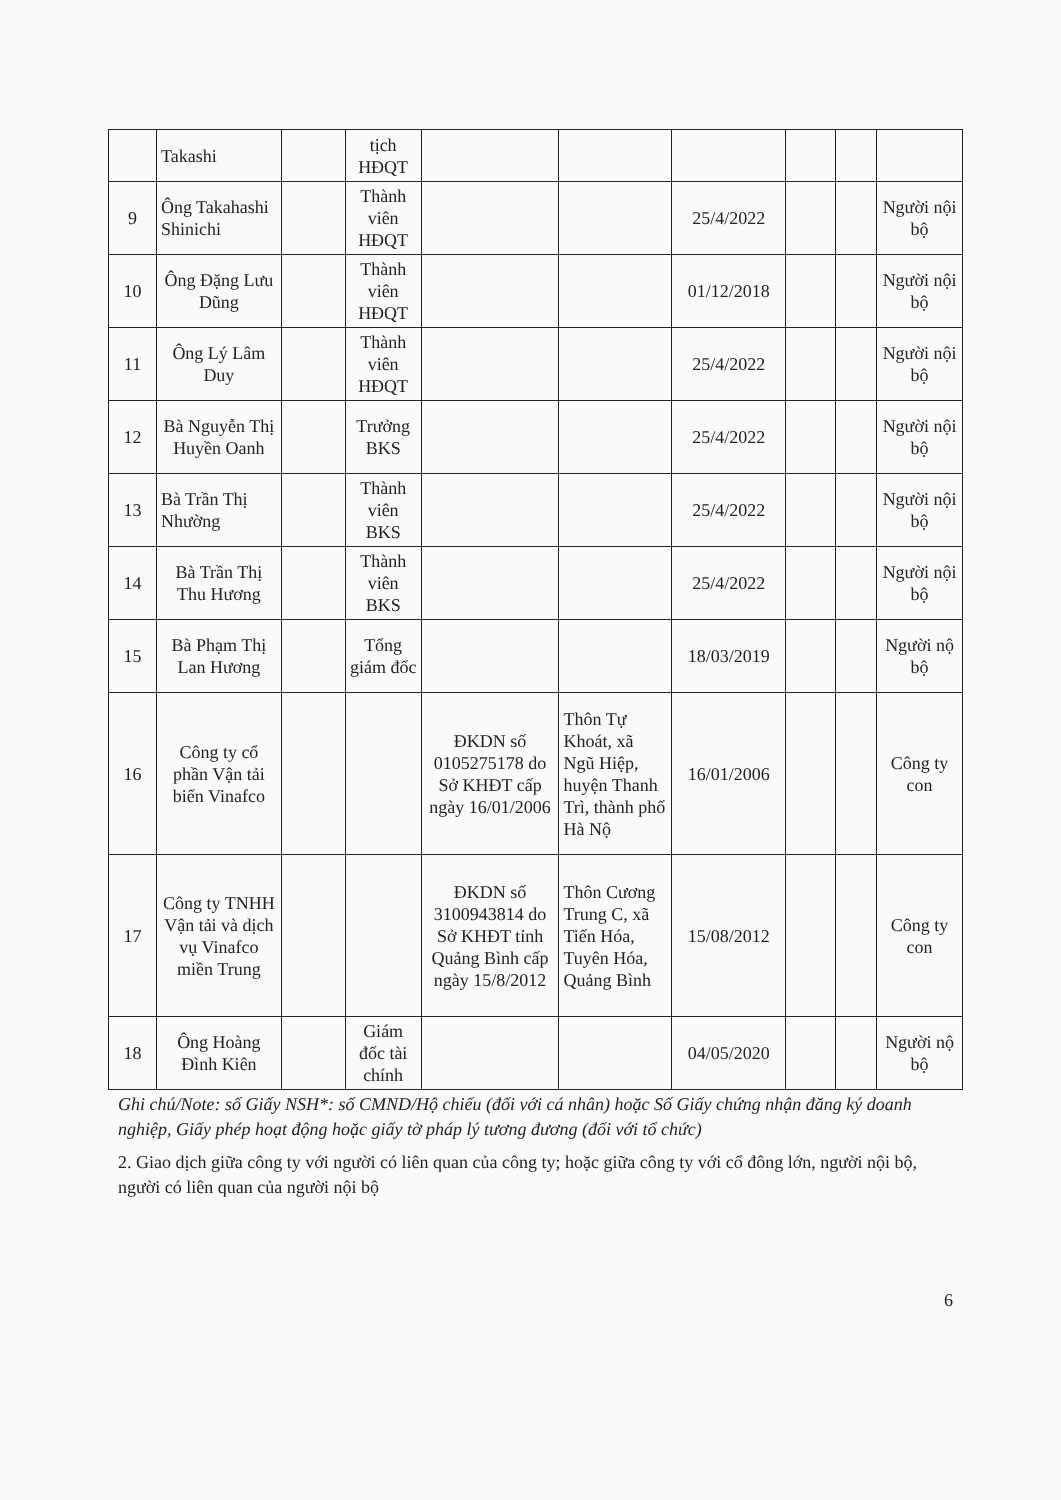| | Takashi | | tịch HĐQT | | | | | | |
| 9 | Ông Takahashi Shinichi | | Thành viên HĐQT | | | 25/4/2022 | | | Người nội bộ |
| 10 | Ông Đặng Lưu Dũng | | Thành viên HĐQT | | | 01/12/2018 | | | Người nội bộ |
| 11 | Ông Lý Lâm Duy | | Thành viên HĐQT | | | 25/4/2022 | | | Người nội bộ |
| 12 | Bà Nguyễn Thị Huyền Oanh | | Trưởng BKS | | | 25/4/2022 | | | Người nội bộ |
| 13 | Bà Trần Thị Nhường | | Thành viên BKS | | | 25/4/2022 | | | Người nội bộ |
| 14 | Bà Trần Thị Thu Hương | | Thành viên BKS | | | 25/4/2022 | | | Người nội bộ |
| 15 | Bà Phạm Thị Lan Hương | | Tổng giám đốc | | | 18/03/2019 | | | Người nộ bộ |
| 16 | Công ty cổ phần Vận tải biển Vinafco | | | ĐKDN số 0105275178 do Sở KHĐT cấp ngày 16/01/2006 | Thôn Tự Khoát, xã Ngũ Hiệp, huyện Thanh Trì, thành phố Hà Nộ | 16/01/2006 | | | Công ty con |
| 17 | Công ty TNHH Vận tải và dịch vụ Vinafco miền Trung | | | ĐKDN số 3100943814 do Sở KHĐT tỉnh Quảng Bình cấp ngày 15/8/2012 | Thôn Cương Trung C, xã Tiến Hóa, Tuyên Hóa, Quảng Bình | 15/08/2012 | | | Công ty con |
| 18 | Ông Hoàng Đình Kiên | | Giám đốc tài chính | | | 04/05/2020 | | | Người nộ bộ |
Ghi chú/Note: số Giấy NSH*: số CMND/Hộ chiếu (đối với cá nhân) hoặc Số Giấy chứng nhận đăng ký doanh nghiệp, Giấy phép hoạt động hoặc giấy tờ pháp lý tương đương (đối với tổ chức)
2. Giao dịch giữa công ty với người có liên quan của công ty; hoặc giữa công ty với cổ đông lớn, người nội bộ, người có liên quan của người nội bộ
6